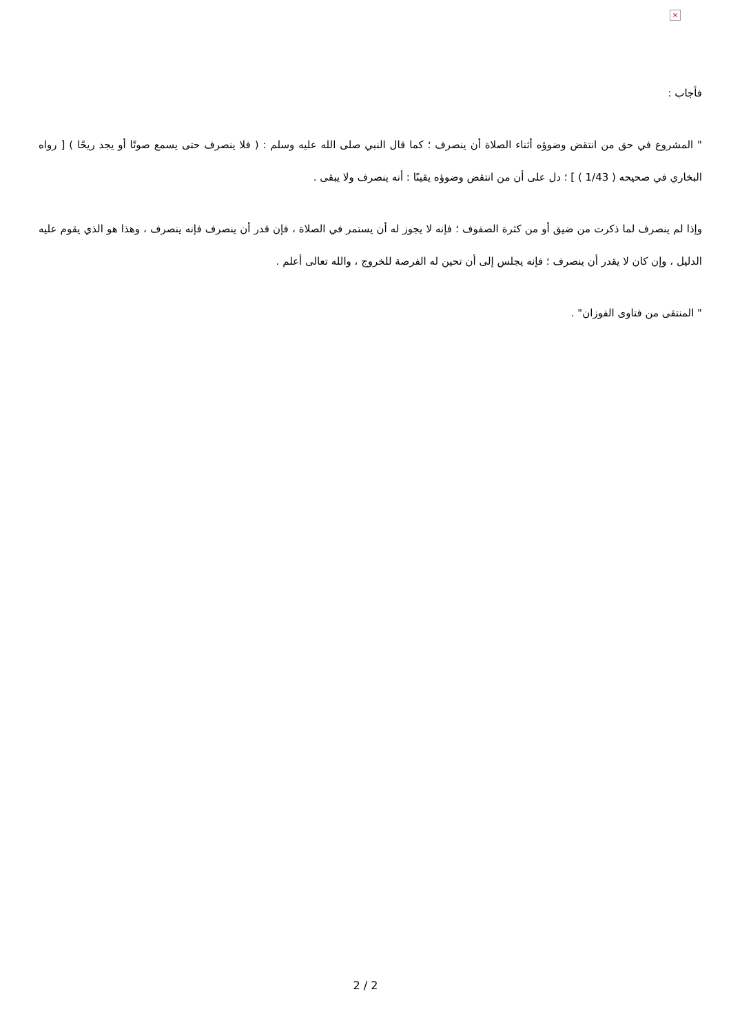×
فأجاب :
" المشروع في حق من انتقض وضوؤه أثناء الصلاة أن ينصرف ؛ كما قال النبي صلى الله عليه وسلم : ( فلا ينصرف حتى يسمع صوتًا أو يجد ريحًا ) [ رواه البخاري في صحيحه ( 1/43 ) ] ؛ دل على أن من انتقض وضوؤه يقينًا : أنه ينصرف ولا يبقى .
وإذا لم ينصرف لما ذكرت من ضيق أو من كثرة الصفوف ؛ فإنه لا يجوز له أن يستمر في الصلاة ، فإن قدر أن ينصرف فإنه ينصرف ، وهذا هو الذي يقوم عليه الدليل ، وإن كان لا يقدر أن ينصرف ؛ فإنه يجلس إلى أن تحين له الفرصة للخروج ، والله تعالى أعلم .
" المنتقى من فتاوى الفوزان" .
2 / 2